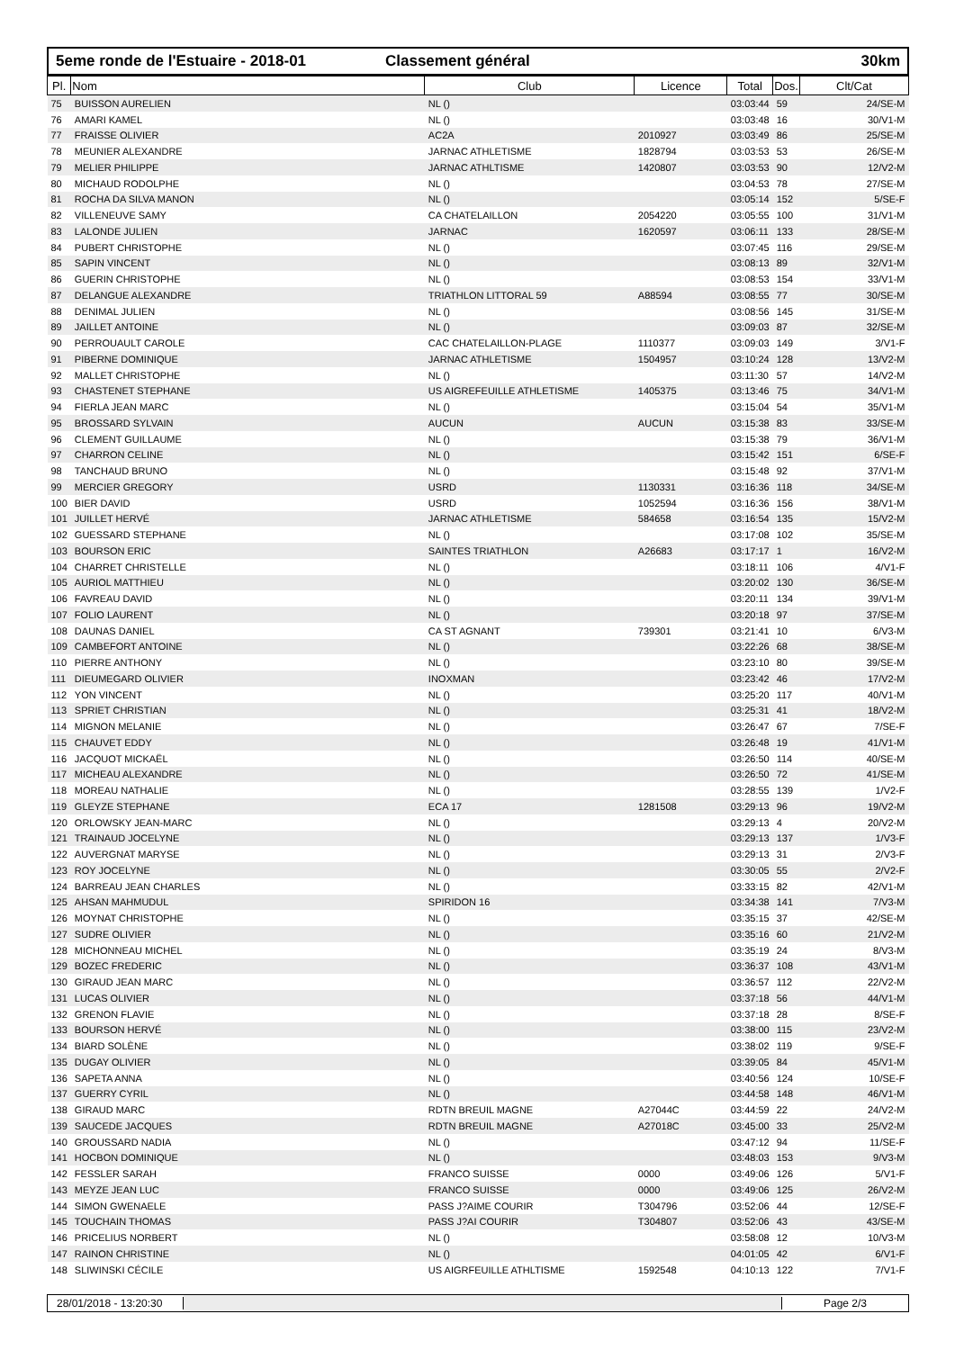5eme ronde de l'Estuaire - 2018-01 Classement général 30km
| Pl. | Nom | Club | Licence | Total | Dos. | Clt/Cat |
| --- | --- | --- | --- | --- | --- | --- |
| 75 | BUISSON AURELIEN | NL () | | 03:03:44 | 59 | 24/SE-M |
| 76 | AMARI KAMEL | NL () | | 03:03:48 | 16 | 30/V1-M |
| 77 | FRAISSE OLIVIER | AC2A | 2010927 | 03:03:49 | 86 | 25/SE-M |
| 78 | MEUNIER ALEXANDRE | JARNAC ATHLETISME | 1828794 | 03:03:53 | 53 | 26/SE-M |
| 79 | MELIER PHILIPPE | JARNAC ATHLTISME | 1420807 | 03:03:53 | 90 | 12/V2-M |
| 80 | MICHAUD RODOLPHE | NL () | | 03:04:53 | 78 | 27/SE-M |
| 81 | ROCHA DA SILVA MANON | NL () | | 03:05:14 | 152 | 5/SE-F |
| 82 | VILLENEUVE SAMY | CA CHATELAILLON | 2054220 | 03:05:55 | 100 | 31/V1-M |
| 83 | LALONDE JULIEN | JARNAC | 1620597 | 03:06:11 | 133 | 28/SE-M |
| 84 | PUBERT CHRISTOPHE | NL () | | 03:07:45 | 116 | 29/SE-M |
| 85 | SAPIN VINCENT | NL () | | 03:08:13 | 89 | 32/V1-M |
| 86 | GUERIN CHRISTOPHE | NL () | | 03:08:53 | 154 | 33/V1-M |
| 87 | DELANGUE ALEXANDRE | TRIATHLON LITTORAL 59 | A88594 | 03:08:55 | 77 | 30/SE-M |
| 88 | DENIMAL JULIEN | NL () | | 03:08:56 | 145 | 31/SE-M |
| 89 | JAILLET ANTOINE | NL () | | 03:09:03 | 87 | 32/SE-M |
| 90 | PERROUAULT CAROLE | CAC CHATELAILLON-PLAGE | 1110377 | 03:09:03 | 149 | 3/V1-F |
| 91 | PIBERNE DOMINIQUE | JARNAC ATHLETISME | 1504957 | 03:10:24 | 128 | 13/V2-M |
| 92 | MALLET CHRISTOPHE | NL () | | 03:11:30 | 57 | 14/V2-M |
| 93 | CHASTENET STEPHANE | US AIGREFEUILLE ATHLETISME | 1405375 | 03:13:46 | 75 | 34/V1-M |
| 94 | FIERLA JEAN MARC | NL () | | 03:15:04 | 54 | 35/V1-M |
| 95 | BROSSARD SYLVAIN | AUCUN | AUCUN | 03:15:38 | 83 | 33/SE-M |
| 96 | CLEMENT GUILLAUME | NL () | | 03:15:38 | 79 | 36/V1-M |
| 97 | CHARRON CELINE | NL () | | 03:15:42 | 151 | 6/SE-F |
| 98 | TANCHAUD BRUNO | NL () | | 03:15:48 | 92 | 37/V1-M |
| 99 | MERCIER GREGORY | USRD | 1130331 | 03:16:36 | 118 | 34/SE-M |
| 100 | BIER DAVID | USRD | 1052594 | 03:16:36 | 156 | 38/V1-M |
| 101 | JUILLET HERVÉ | JARNAC ATHLETISME | 584658 | 03:16:54 | 135 | 15/V2-M |
| 102 | GUESSARD STEPHANE | NL () | | 03:17:08 | 102 | 35/SE-M |
| 103 | BOURSON ERIC | SAINTES TRIATHLON | A26683 | 03:17:17 | 1 | 16/V2-M |
| 104 | CHARRET CHRISTELLE | NL () | | 03:18:11 | 106 | 4/V1-F |
| 105 | AURIOL MATTHIEU | NL () | | 03:20:02 | 130 | 36/SE-M |
| 106 | FAVREAU DAVID | NL () | | 03:20:11 | 134 | 39/V1-M |
| 107 | FOLIO LAURENT | NL () | | 03:20:18 | 97 | 37/SE-M |
| 108 | DAUNAS DANIEL | CA ST AGNANT | 739301 | 03:21:41 | 10 | 6/V3-M |
| 109 | CAMBEFORT ANTOINE | NL () | | 03:22:26 | 68 | 38/SE-M |
| 110 | PIERRE ANTHONY | NL () | | 03:23:10 | 80 | 39/SE-M |
| 111 | DIEUMEGARD OLIVIER | INOXMAN | | 03:23:42 | 46 | 17/V2-M |
| 112 | YON VINCENT | NL () | | 03:25:20 | 117 | 40/V1-M |
| 113 | SPRIET CHRISTIAN | NL () | | 03:25:31 | 41 | 18/V2-M |
| 114 | MIGNON MELANIE | NL () | | 03:26:47 | 67 | 7/SE-F |
| 115 | CHAUVET EDDY | NL () | | 03:26:48 | 19 | 41/V1-M |
| 116 | JACQUOT MICKAËL | NL () | | 03:26:50 | 114 | 40/SE-M |
| 117 | MICHEAU ALEXANDRE | NL () | | 03:26:50 | 72 | 41/SE-M |
| 118 | MOREAU NATHALIE | NL () | | 03:28:55 | 139 | 1/V2-F |
| 119 | GLEYZE STEPHANE | ECA 17 | 1281508 | 03:29:13 | 96 | 19/V2-M |
| 120 | ORLOWSKY JEAN-MARC | NL () | | 03:29:13 | 4 | 20/V2-M |
| 121 | TRAINAUD JOCELYNE | NL () | | 03:29:13 | 137 | 1/V3-F |
| 122 | AUVERGNAT MARYSE | NL () | | 03:29:13 | 31 | 2/V3-F |
| 123 | ROY JOCELYNE | NL () | | 03:30:05 | 55 | 2/V2-F |
| 124 | BARREAU JEAN CHARLES | NL () | | 03:33:15 | 82 | 42/V1-M |
| 125 | AHSAN MAHMUDUL | SPIRIDON 16 | | 03:34:38 | 141 | 7/V3-M |
| 126 | MOYNAT CHRISTOPHE | NL () | | 03:35:15 | 37 | 42/SE-M |
| 127 | SUDRE OLIVIER | NL () | | 03:35:16 | 60 | 21/V2-M |
| 128 | MICHONNEAU MICHEL | NL () | | 03:35:19 | 24 | 8/V3-M |
| 129 | BOZEC FREDERIC | NL () | | 03:36:37 | 108 | 43/V1-M |
| 130 | GIRAUD JEAN MARC | NL () | | 03:36:57 | 112 | 22/V2-M |
| 131 | LUCAS OLIVIER | NL () | | 03:37:18 | 56 | 44/V1-M |
| 132 | GRENON FLAVIE | NL () | | 03:37:18 | 28 | 8/SE-F |
| 133 | BOURSON HERVÉ | NL () | | 03:38:00 | 115 | 23/V2-M |
| 134 | BIARD SOLÈNE | NL () | | 03:38:02 | 119 | 9/SE-F |
| 135 | DUGAY OLIVIER | NL () | | 03:39:05 | 84 | 45/V1-M |
| 136 | SAPETA ANNA | NL () | | 03:40:56 | 124 | 10/SE-F |
| 137 | GUERRY CYRIL | NL () | | 03:44:58 | 148 | 46/V1-M |
| 138 | GIRAUD MARC | RDTN BREUIL MAGNE | A27044C | 03:44:59 | 22 | 24/V2-M |
| 139 | SAUCEDE JACQUES | RDTN BREUIL MAGNE | A27018C | 03:45:00 | 33 | 25/V2-M |
| 140 | GROUSSARD NADIA | NL () | | 03:47:12 | 94 | 11/SE-F |
| 141 | HOCBON DOMINIQUE | NL () | | 03:48:03 | 153 | 9/V3-M |
| 142 | FESSLER SARAH | FRANCO SUISSE | 0000 | 03:49:06 | 126 | 5/V1-F |
| 143 | MEYZE JEAN LUC | FRANCO SUISSE | 0000 | 03:49:06 | 125 | 26/V2-M |
| 144 | SIMON GWENAELE | PASS J?AIME COURIR | T304796 | 03:52:06 | 44 | 12/SE-F |
| 145 | TOUCHAIN THOMAS | PASS J?AI COURIR | T304807 | 03:52:06 | 43 | 43/SE-M |
| 146 | PRICELIUS NORBERT | NL () | | 03:58:08 | 12 | 10/V3-M |
| 147 | RAINON CHRISTINE | NL () | | 04:01:05 | 42 | 6/V1-F |
| 148 | SLIWINSKI CÉCILE | US AIGRFEUILLE ATHLTISME | 1592548 | 04:10:13 | 122 | 7/V1-F |
28/01/2018 - 13:20:30
Page 2/3